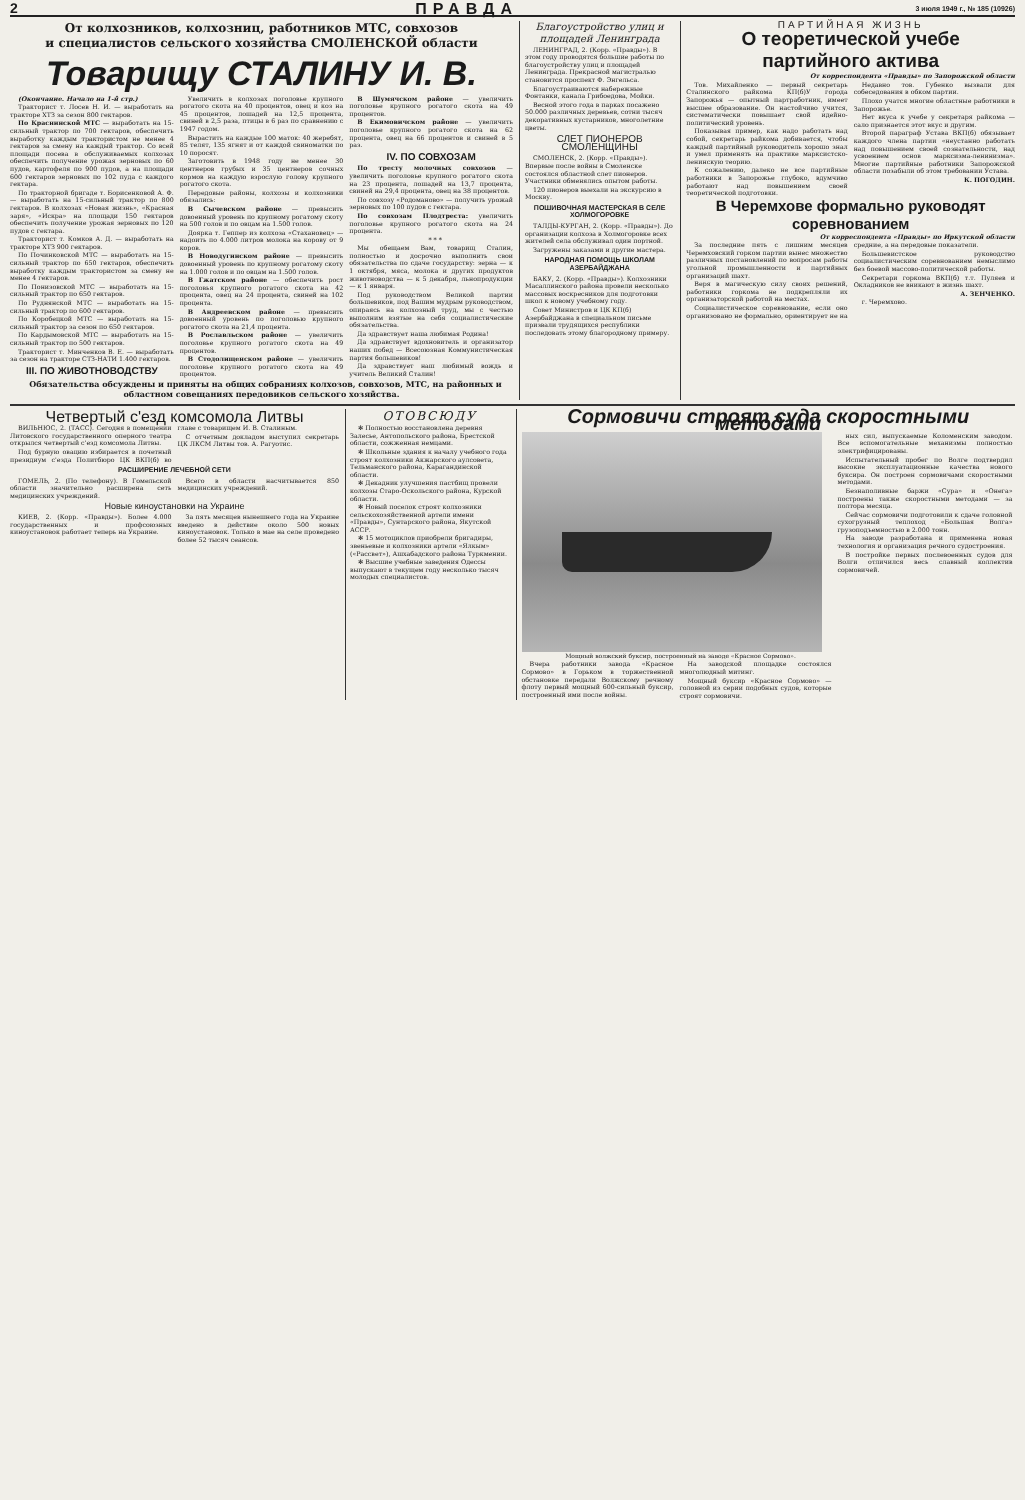2 ПРАВДА 3 июля 1949 г., № 185 (10926)
От колхозников, колхозниц, работников МТС, совхозов
и специалистов сельского хозяйства СМОЛЕНСКОЙ области
Товарищу СТАЛИНУ И. В.
(Окончание. Начало на 1-й стр.)
Тракторист т. Лосев Н. И. — выработать на тракторе ХТЗ за сезон 800 гектаров.
По Краснинской МТС — выработать на 15-сильный трактор по 700 гектаров, обеспечить выработку каждым трактористом не менее 4 гектаров за смену на каждый трактор. Со всей площади посева в обслуживаемых колхозах обеспечить получение урожая зерновых по 60 пудов, картофеля по 900 пудов, а на площади 600 гектаров зерновых по 102 пуда с каждого гектара.
По тракторной бригаде т. Борисенковой А. Ф. — выработать на 15-сильный трактор по 800 гектаров. В колхозах «Новая жизнь», «Красная заря», «Искра» на площади 150 гектаров обеспечить получение урожая зерновых по 120 пудов с гектара.
Тракторист т. Комков А. Д. — выработать на тракторе ХТЗ 900 гектаров.
По Починковской МТС — выработать на 15-сильный трактор по 650 гектаров, обеспечить выработку каждым трактористом за смену не менее 4 гектаров.
По Понизовской МТС — выработать на 15-сильный трактор по 650 гектаров.
По Руднянской МТС — выработать на 15-сильный трактор по 600 гектаров.
По Коробецкой МТС — выработать на 15-сильный трактор за сезон по 650 гектаров.
По Кардымовской МТС — выработать на 15-сильный трактор по 500 гектаров.
Тракторист т. Минченков В. Е. — выработать за сезон на тракторе СТЗ-НАТИ 1.400 гектаров.
III. ПО ЖИВОТНОВОДСТВУ
Увеличить в колхозах поголовье крупного рогатого скота на 40 процентов, овец и коз на 45 процентов, лошадей на 12,5 процента, свиней в 2,5 раза, птицы в 6 раз по сравнению с 1947 годом.
Вырастить на каждые 100 маток: 40 жеребят, 85 телят, 135 ягнят и от каждой свиноматки по 10 поросят.
Заготовить в 1948 году не менее 30 центнеров грубых и 35 центнеров сочных кормов на каждую взрослую голову крупного рогатого скота.
Передовые районы, колхозы и колхозники обязались:
В Сычевском районе — превысить довоенный уровень по крупному рогатому скоту на 500 голов и по овцам на 1.500 голов.
Доярка т. Геппер из колхоза «Стахановец» — надоить по 4.000 литров молока на корову от 9 коров.
В Новодугинском районе — превысить довоенный уровень по крупному рогатому скоту на 1.000 голов и по овцам на 1.500 голов.
В Гжатском районе — обеспечить рост поголовья крупного рогатого скота на 42 процента, овец на 24 процента, свиней на 102 процента.
В Андреевском районе — превысить довоенный уровень по поголовью крупного рогатого скота на 21,4 процента.
В Рославльском районе — увеличить поголовье крупного рогатого скота на 49 процентов.
В Стодолищенском районе — увеличить поголовье крупного рогатого скота на 49 процентов.
В Шумячском районе — увеличить поголовье крупного рогатого скота на 49 процентов.
В Екимовичском районе — увеличить поголовье крупного рогатого скота на 62 процента, овец на 66 процентов и свиней в 5 раз.
IV. ПО СОВХОЗАМ
По тресту молочных совхозов — увеличить поголовье крупного рогатого скота на 23 процента, лошадей на 13,7 процента, свиней на 29,4 процента, овец на 38 процентов.
По совхозу «Родомановo» — получить урожай зерновых по 100 пудов с гектара.
По совхозам Плодтреста: увеличить поголовье крупного рогатого скота на 24 процента.
* * *
Мы обещаем Вам, товарищ Сталин, полностью и досрочно выполнить свои обязательства по сдаче государству: зерна — к 1 октября, мяса, молока и других продуктов животноводства — к 5 декабря, льнопродукции — к 1 января.
Под руководством Великой партии большевиков, под Вашим мудрым руководством, опираясь на колхозный труд, мы с честью выполним взятые на себя социалистические обязательства.
Да здравствует наша любимая Родина!
Да здравствует вдохновитель и организатор наших побед — Всесоюзная Коммунистическая партия большевиков!
Да здравствует наш любимый вождь и учитель Великий Сталин!
Обязательства обсуждены и приняты на общих собраниях колхозов, совхозов, МТС, на районных и областном совещаниях передовиков сельского хозяйства.
Благоустройство улиц и площадей Ленинграда
ЛЕНИНГРАД, 2. (Корр. «Правды»). В этом году проводятся большие работы по благоустройству улиц и площадей Ленинграда. Прекрасной магистралью становится проспект Ф. Энгельса.
Благоустраиваются набережные Фонтанки, канала Грибоедова, Мойки.
Весной этого года в парках посажено 50.000 различных деревьев, сотни тысяч декоративных кустарников, многолетние цветы.
СЛЕТ ПИОНЕРОВ СМОЛЕНЩИНЫ
СМОЛЕНСК, 2. (Корр. «Правды»). Впервые после войны в Смоленске состоялся областной слет пионеров. Участники обменялись опытом работы.
120 пионеров выехали на экскурсию в Москву.
ПОШИВОЧНАЯ МАСТЕРСКАЯ В СЕЛЕ ХОЛМОГОРОВКЕ
ТАЛДЫ-КУРГАН, 2. (Корр. «Правды»). До организации колхоза в Холмогоровке всех жителей села обслуживал один портной.
Загружены заказами и другие мастера.
НАРОДНАЯ ПОМОЩЬ ШКОЛАМ АЗЕРБАЙДЖАНА
БАКУ, 2. (Корр. «Правды»). Колхозники Масаллинского района провели несколько массовых воскресников для подготовки школ к новому учебному году.
Совет Министров и ЦК КП(б) Азербайджана в специальном письме призвали трудящихся республики последовать этому благородному примеру.
ПАРТИЙНАЯ ЖИЗНЬ
О теоретической учебе партийного актива
От корреспондента «Правды» по Запорожской области
Тов. Михайленко — первый секретарь Сталинского райкома КП(б)У города Запорожья — опытный партработник, имеет высшее образование. Он настойчиво учится, систематически повышает свой идейно-политический уровень.
Показывая пример, как надо работать над собой, секретарь райкома добивается, чтобы каждый партийный руководитель хорошо знал и умел применять на практике марксистско-ленинскую теорию.
К сожалению, далеко не все партийные работники в Запорожье глубоко, вдумчиво работают над повышением своей теоретической подготовки.
Недавно тов. Губенко вызвали для собеседования в обком партии.
Плохо учатся многие областные работники в Запорожье.
Нет вкуса к учебе у секретаря райкома — сало признается этот вкус и другим.
Второй параграф Устава ВКП(б) обязывает каждого члена партии «неустанно работать над повышением своей сознательности, над усвоением основ марксизма-ленинизма». Многие партийные работники Запорожской области позабыли об этом требовании Устава.
К. ПОГОДИН.
В Черемхове формально руководят соревнованием
От корреспондента «Правды» по Иркутской области
За последние пять с лишним месяцев Черемховский горком партии вынес множество различных постановлений по вопросам работы угольной промышленности и партийных организаций шахт.
Веря в магическую силу своих решений, работники горкома не подкрепляли их организаторской работой на местах.
Социалистическое соревнование, если оно организовано не формально, ориентирует не на средние, а на передовые показатели.
Большевистское руководство социалистическим соревнованием немыслимо без боевой массово-политической работы.
Секретари горкома ВКП(б) т.т. Пуляев и Окладников не вникают в жизнь шахт.
А. ЗЕНЧЕНКО.
г. Черемхово.
Четвертый с'езд комсомола Литвы
ВИЛЬНЮС, 2. (ТАСС). Сегодня в помещении Литовского государственного оперного театра открылся четвертый с'езд комсомола Литвы.
Под бурную овацию избирается в почетный президиум с'езда Политбюро ЦК ВКП(б) во главе с товарищем И. В. Сталиным.
С отчетным докладом выступил секретарь ЦК ЛКСМ Литвы тов. А. Рагуотис.
РАСШИРЕНИЕ ЛЕЧЕБНОЙ СЕТИ
ГОМЕЛЬ, 2. (По телефону). В Гомельской области значительно расширена сеть медицинских учреждений.
Всего в области насчитывается 850 медицинских учреждений.
Новые киноустановки на Украине
КИЕВ, 2. (Корр. «Правды»). Более 4.000 государственных и профсоюзных киноустановок работает теперь на Украине.
За пять месяцев нынешнего года на Украине введено в действие около 500 новых киноустановок. Только в мае на селе проведено более 52 тысяч сеансов.
ОТОВСЮДУ
✻ Полностью восстановлена деревня Залесье, Антопольского района, Брестской области, сожженная немцами.
✻ Школьные здания к началу учебного года строят колхозники Акжарского аулсовета, Тельманского района, Карагандинской области.
✻ Декадник улучшения пастбищ провели колхозы Старо-Оскольского района, Курской области.
✻ Новый поселок строят колхозники сельскохозяйственной артели имени «Правды», Сунтарского района, Якутской АССР.
✻ 15 мотоциклов приобрели бригадиры, звеньевые и колхозники артели «Ялкым» («Рассвет»), Ашхабадского района Туркмении.
✻ Высшие учебные заведения Одессы выпускают в текущем году несколько тысяч молодых специалистов.
Сормовичи строят суда скоростными методами
Мощный волжский буксир, построенный на заводе «Красное Сормово».
Вчера работники завода «Красное Сормово» в Горьком в торжественной обстановке передали Волжскому речному флоту первый мощный 600-сильный буксир, построенный ими после войны.
На заводской площадке состоялся многолюдный митинг.
Мощный буксир «Красное Сормово» — головной из серии подобных судов, которые строят сормовичи.
ных сил, выпускаемые Коломенским заводом. Все вспомогательные механизмы полностью электрифицированы.
Испытательный пробег по Волге подтвердил высокие эксплуатационные качества нового буксира. Он построен сормовичами скоростными методами.
Безнаполивные баржи «Сура» и «Онега» построены также скоростными методами — за полтора месяца.
Сейчас сормовичи подготовили к сдаче головной сухогрузный теплоход «Большая Волга» грузоподъемностью в 2.000 тонн.
На заводе разработана и применена новая технология и организация речного судостроения.
В постройке первых послевоенных судов для Волги отличился весь славный коллектив сормовичей.